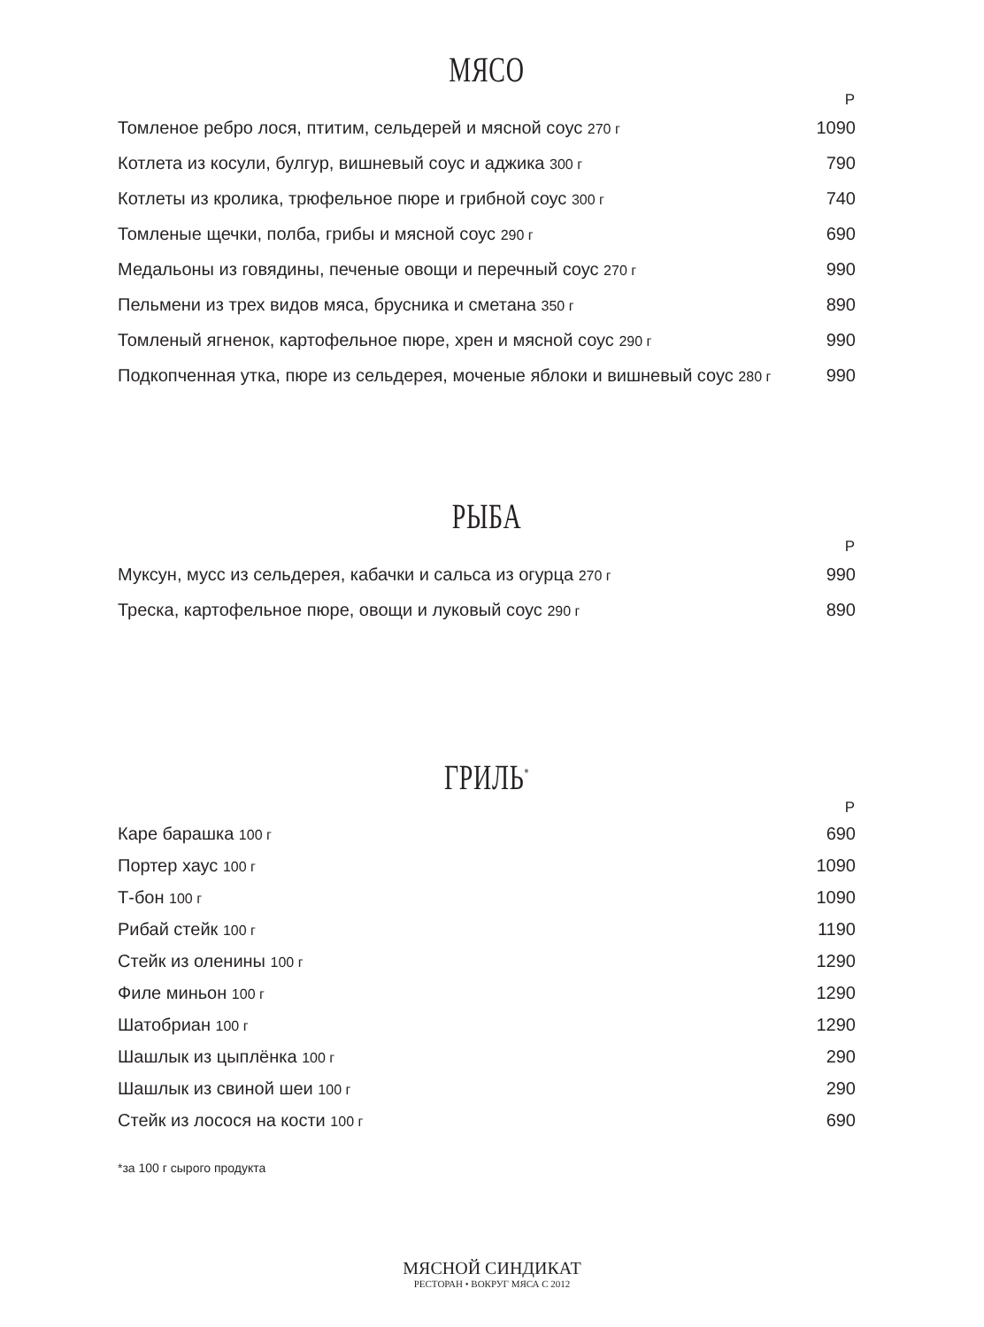МЯСО
| | Р |
| --- | --- |
| Томленое ребро лося, птитим, сельдерей и мясной соус 270 г | 1090 |
| Котлета из косули, булгур, вишневый соус и аджика 300 г | 790 |
| Котлеты из кролика, трюфельное пюре и грибной соус 300 г | 740 |
| Томленые щечки, полба, грибы и мясной соус 290 г | 690 |
| Медальоны из говядины, печеные овощи и перечный соус 270 г | 990 |
| Пельмени из трех видов мяса, брусника и сметана 350 г | 890 |
| Томленый ягненок, картофельное пюре, хрен и мясной соус 290 г | 990 |
| Подкопченная утка, пюре из сельдерея, моченые яблоки и вишневый соус 280 г | 990 |
РЫБА
| | Р |
| --- | --- |
| Муксун, мусс из сельдерея, кабачки и сальса из огурца 270 г | 990 |
| Треска, картофельное пюре, овощи и луковый соус 290 г | 890 |
ГРИЛЬ<sup>*</sup>
| | Р |
| --- | --- |
| Каре барашка 100 г | 690 |
| Портер хаус 100 г | 1090 |
| Т-бон 100 г | 1090 |
| Рибай стейк 100 г | 1190 |
| Стейк из оленины 100 г | 1290 |
| Филе миньон 100 г | 1290 |
| Шатобриан 100 г | 1290 |
| Шашлык из цыплёнка 100 г | 290 |
| Шашлык из свиной шеи 100 г | 290 |
| Стейк из лосося на кости 100 г | 690 |
*за 100 г сырого продукта
МЯСНОЙ СИНДИКАТ
РЕСТОРАН • ВОКРУГ МЯСА С 2012